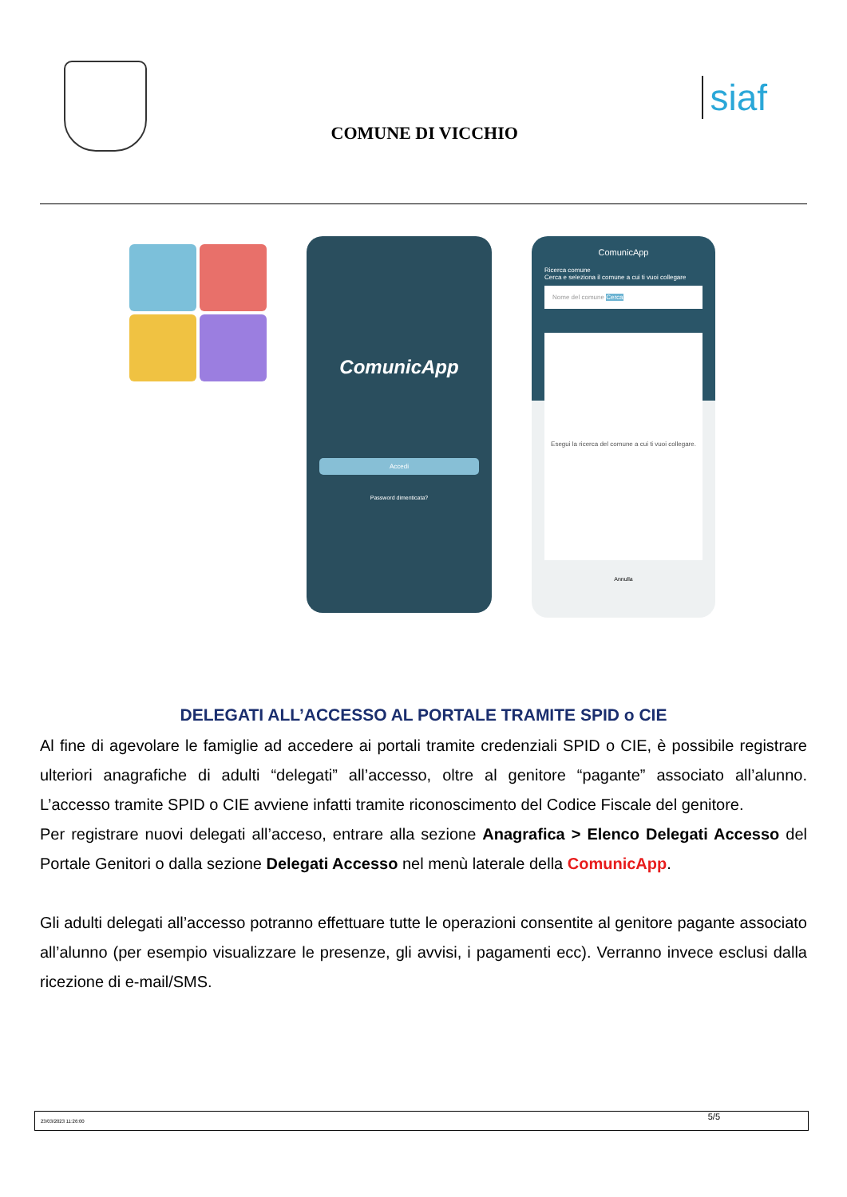COMUNE DI VICCHIO
siaf
ComunicApp
Accedi
Password dimenticata?
ComunicApp
Ricerca comune
Cerca e seleziona il comune a cui ti vuoi collegare
Nome del comune Cerca
Esegui la ricerca del comune a cui ti vuoi collegare.
Annulla
DELEGATI ALL’ACCESSO AL PORTALE TRAMITE SPID o CIE
Al fine di agevolare le famiglie ad accedere ai portali tramite credenziali SPID o CIE, è possibile registrare ulteriori anagrafiche di adulti “delegati” all’accesso, oltre al genitore “pagante” associato all’alunno. L’accesso tramite SPID o CIE avviene infatti tramite riconoscimento del Codice Fiscale del genitore.
Per registrare nuovi delegati all’acceso, entrare alla sezione Anagrafica > Elenco Delegati Accesso del Portale Genitori o dalla sezione Delegati Accesso nel menù laterale della ComunicApp.
Gli adulti delegati all’accesso potranno effettuare tutte le operazioni consentite al genitore pagante associato all’alunno (per esempio visualizzare le presenze, gli avvisi, i pagamenti ecc). Verranno invece esclusi dalla ricezione di e-mail/SMS.
23/03/2023 11:26:00 5/5